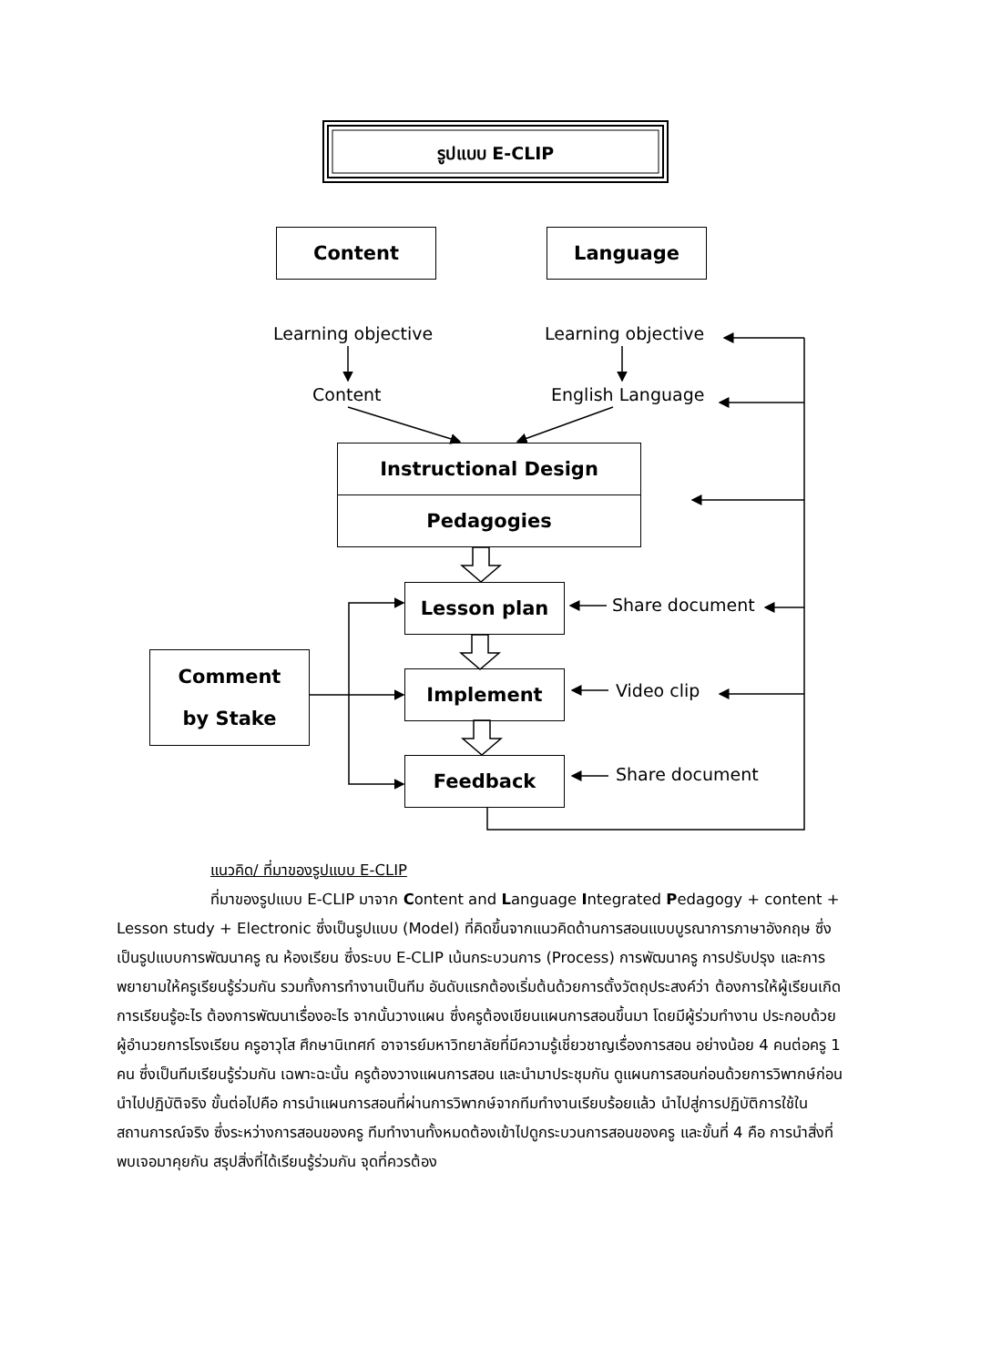รูปแบบ E-CLIP
Content Language
Learning objective Learning objective
Content English Language
Instructional Design
Pedagogies
Lesson plan
Comment
by Stake
Implement
Feedback
Share document
Video clip
Share document
แนวคิด/ ที่มาของรูปแบบ E-CLIP
ที่มาของรูปแบบ E-CLIP มาจาก Content and Language Integrated Pedagogy + content + Lesson study + Electronic ซึ่งเป็นรูปแบบ (Model) ที่คิดขึ้นจากแนวคิดด้านการสอนแบบบูรณาการภาษาอังกฤษ ซึ่งเป็นรูปแบบการพัฒนาครู ณ ห้องเรียน ซึ่งระบบ E-CLIP เน้นกระบวนการ (Process) การพัฒนาครู การปรับปรุง และการพยายามให้ครูเรียนรู้ร่วมกัน รวมทั้งการทำงานเป็นทีม อันดับแรกต้องเริ่มต้นด้วยการตั้งวัตถุประสงค์ว่า ต้องการให้ผู้เรียนเกิดการเรียนรู้อะไร ต้องการพัฒนาเรื่องอะไร จากนั้นวางแผน ซึ่งครูต้องเขียนแผนการสอนขึ้นมา โดยมีผู้ร่วมทำงาน ประกอบด้วย ผู้อำนวยการโรงเรียน ครูอาวุโส ศึกษานิเทศก์ อาจารย์มหาวิทยาลัยที่มีความรู้เชี่ยวชาญเรื่องการสอน อย่างน้อย 4 คนต่อครู 1 คน ซึ่งเป็นทีมเรียนรู้ร่วมกัน เฉพาะฉะนั้น ครูต้องวางแผนการสอน และนำมาประชุมกัน ดูแผนการสอนก่อนด้วยการวิพากษ์ก่อนนำไปปฏิบัติจริง ขั้นต่อไปคือ การนำแผนการสอนที่ผ่านการวิพากษ์จากทีมทำงานเรียบร้อยแล้ว นำไปสู่การปฏิบัติการใช้ในสถานการณ์จริง ซึ่งระหว่างการสอนของครู ทีมทำงานทั้งหมดต้องเข้าไปดูกระบวนการสอนของครู และขั้นที่ 4 คือ การนำสิ่งที่พบเจอมาคุยกัน สรุปสิ่งที่ได้เรียนรู้ร่วมกัน จุดที่ควรต้อง